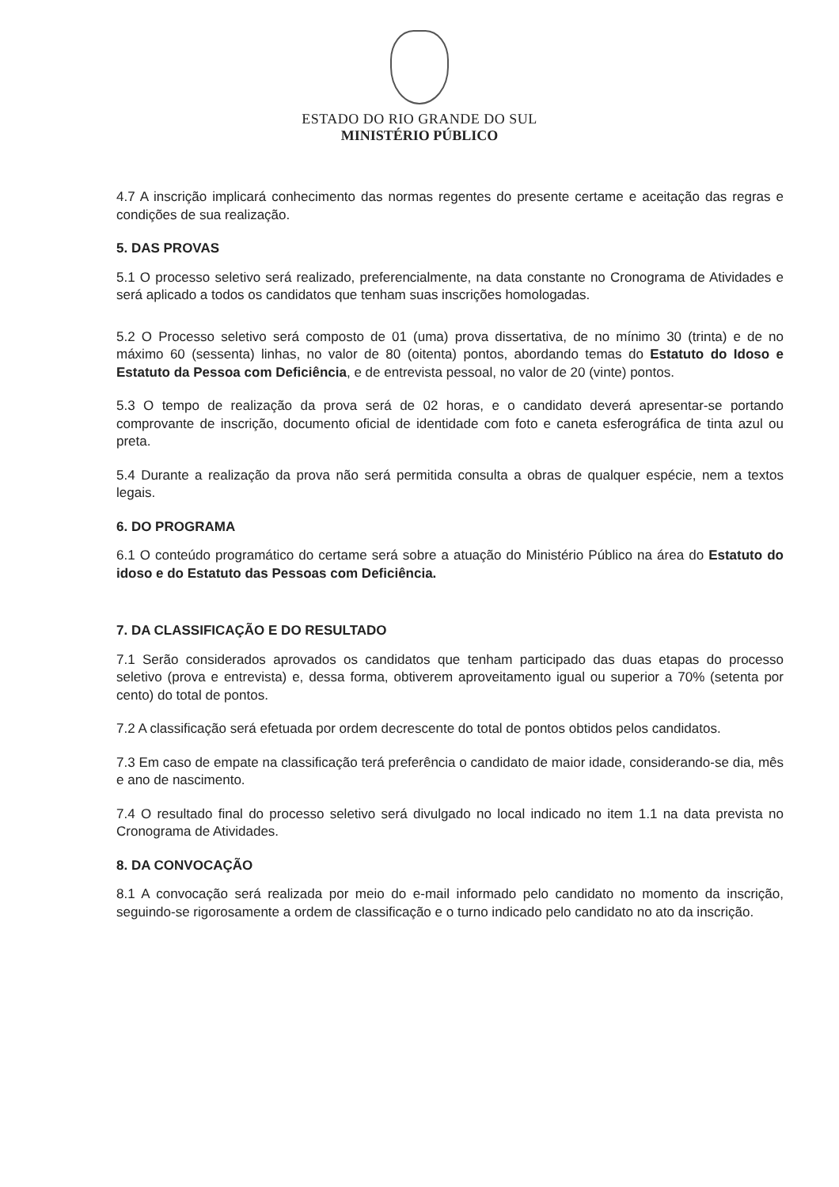ESTADO DO RIO GRANDE DO SUL
MINISTÉRIO PÚBLICO
4.7 A inscrição implicará conhecimento das normas regentes do presente certame e aceitação das regras e condições de sua realização.
5. DAS PROVAS
5.1 O processo seletivo será realizado, preferencialmente, na data constante no Cronograma de Atividades e será aplicado a todos os candidatos que tenham suas inscrições homologadas.
5.2 O Processo seletivo será composto de 01 (uma) prova dissertativa, de no mínimo 30 (trinta) e de no máximo 60 (sessenta) linhas, no valor de 80 (oitenta) pontos, abordando temas do Estatuto do Idoso e Estatuto da Pessoa com Deficiência, e de entrevista pessoal, no valor de 20 (vinte) pontos.
5.3 O tempo de realização da prova será de 02 horas, e o candidato deverá apresentar-se portando comprovante de inscrição, documento oficial de identidade com foto e caneta esferográfica de tinta azul ou preta.
5.4 Durante a realização da prova não será permitida consulta a obras de qualquer espécie, nem a textos legais.
6. DO PROGRAMA
6.1 O conteúdo programático do certame será sobre a atuação do Ministério Público na área do Estatuto do idoso e do Estatuto das Pessoas com Deficiência.
7. DA CLASSIFICAÇÃO E DO RESULTADO
7.1 Serão considerados aprovados os candidatos que tenham participado das duas etapas do processo seletivo (prova e entrevista) e, dessa forma, obtiverem aproveitamento igual ou superior a 70% (setenta por cento) do total de pontos.
7.2 A classificação será efetuada por ordem decrescente do total de pontos obtidos pelos candidatos.
7.3 Em caso de empate na classificação terá preferência o candidato de maior idade, considerando-se dia, mês e ano de nascimento.
7.4 O resultado final do processo seletivo será divulgado no local indicado no item 1.1 na data prevista no Cronograma de Atividades.
8. DA CONVOCAÇÃO
8.1 A convocação será realizada por meio do e-mail informado pelo candidato no momento da inscrição, seguindo-se rigorosamente a ordem de classificação e o turno indicado pelo candidato no ato da inscrição.